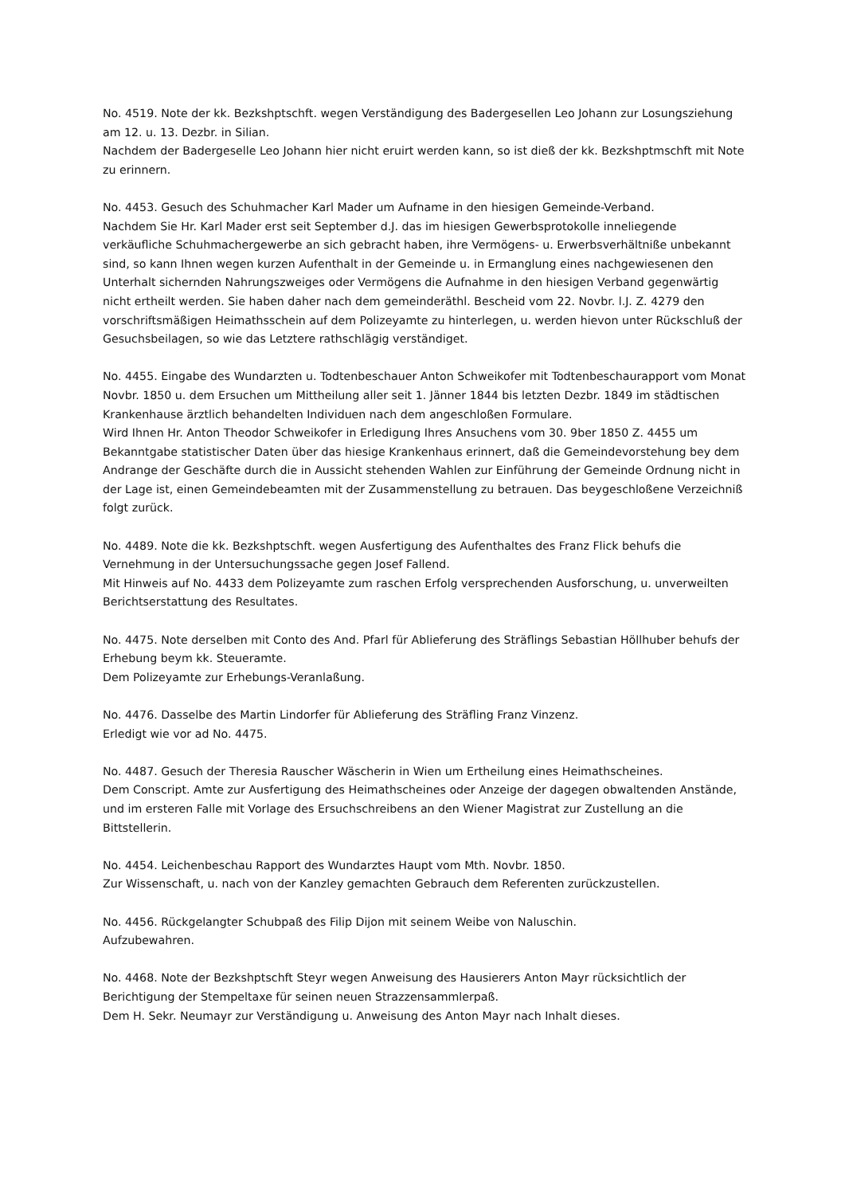No. 4519. Note der kk. Bezkshptschft. wegen Verständigung des Badergesellen Leo Johann zur Losungsziehung am 12. u. 13. Dezbr. in Silian.
Nachdem der Badergeselle Leo Johann hier nicht eruirt werden kann, so ist dieß der kk. Bezkshptmschft mit Note zu erinnern.
No. 4453. Gesuch des Schuhmacher Karl Mader um Aufname in den hiesigen Gemeinde-Verband.
Nachdem Sie Hr. Karl Mader erst seit September d.J. das im hiesigen Gewerbsprotokolle inneliegende verkäufliche Schuhmachergewerbe an sich gebracht haben, ihre Vermögens- u. Erwerbsverhältniße unbekannt sind, so kann Ihnen wegen kurzen Aufenthalt in der Gemeinde u. in Ermanglung eines nachgewiesenen den Unterhalt sichernden Nahrungszweiges oder Vermögens die Aufnahme in den hiesigen Verband gegenwärtig nicht ertheilt werden. Sie haben daher nach dem gemeinderäthl. Bescheid vom 22. Novbr. l.J. Z. 4279 den vorschriftsmäßigen Heimathsschein auf dem Polizeyamte zu hinterlegen, u. werden hievon unter Rückschluß der Gesuchsbeilagen, so wie das Letztere rathschlägig verständiget.
No. 4455. Eingabe des Wundarzten u. Todtenbeschauer Anton Schweikofer mit Todtenbeschaurapport vom Monat Novbr. 1850 u. dem Ersuchen um Mittheilung aller seit 1. Jänner 1844 bis letzten Dezbr. 1849 im städtischen Krankenhause ärztlich behandelten Individuen nach dem angeschloßen Formulare.
Wird Ihnen Hr. Anton Theodor Schweikofer in Erledigung Ihres Ansuchens vom 30. 9ber 1850 Z. 4455 um Bekanntgabe statistischer Daten über das hiesige Krankenhaus erinnert, daß die Gemeindevorstehung bey dem Andrange der Geschäfte durch die in Aussicht stehenden Wahlen zur Einführung der Gemeinde Ordnung nicht in der Lage ist, einen Gemeindebeamten mit der Zusammenstellung zu betrauen. Das beygeschloßene Verzeichniß folgt zurück.
No. 4489. Note die kk. Bezkshptschft. wegen Ausfertigung des Aufenthaltes des Franz Flick behufs die Vernehmung in der Untersuchungssache gegen Josef Fallend.
Mit Hinweis auf No. 4433 dem Polizeyamte zum raschen Erfolg versprechenden Ausforschung, u. unverweilten Berichtserstattung des Resultates.
No. 4475. Note derselben mit Conto des And. Pfarl für Ablieferung des Sträflings Sebastian Höllhuber behufs der Erhebung beym kk. Steueramte.
Dem Polizeyamte zur Erhebungs-Veranlaßung.
No. 4476. Dasselbe des Martin Lindorfer für Ablieferung des Sträfling Franz Vinzenz.
Erledigt wie vor ad No. 4475.
No. 4487. Gesuch der Theresia Rauscher Wäscherin in Wien um Ertheilung eines Heimathscheines.
Dem Conscript. Amte zur Ausfertigung des Heimathscheines oder Anzeige der dagegen obwaltenden Anstände, und im ersteren Falle mit Vorlage des Ersuchschreibens an den Wiener Magistrat zur Zustellung an die Bittstellerin.
No. 4454. Leichenbeschau Rapport des Wundarztes Haupt vom Mth. Novbr. 1850.
Zur Wissenschaft, u. nach von der Kanzley gemachten Gebrauch dem Referenten zurückzustellen.
No. 4456. Rückgelangter Schubpaß des Filip Dijon mit seinem Weibe von Naluschin.
Aufzubewahren.
No. 4468. Note der Bezkshptschft Steyr wegen Anweisung des Hausierers Anton Mayr rücksichtlich der Berichtigung der Stempeltaxe für seinen neuen Strazzensammlerpaß.
Dem H. Sekr. Neumayr zur Verständigung u. Anweisung des Anton Mayr nach Inhalt dieses.